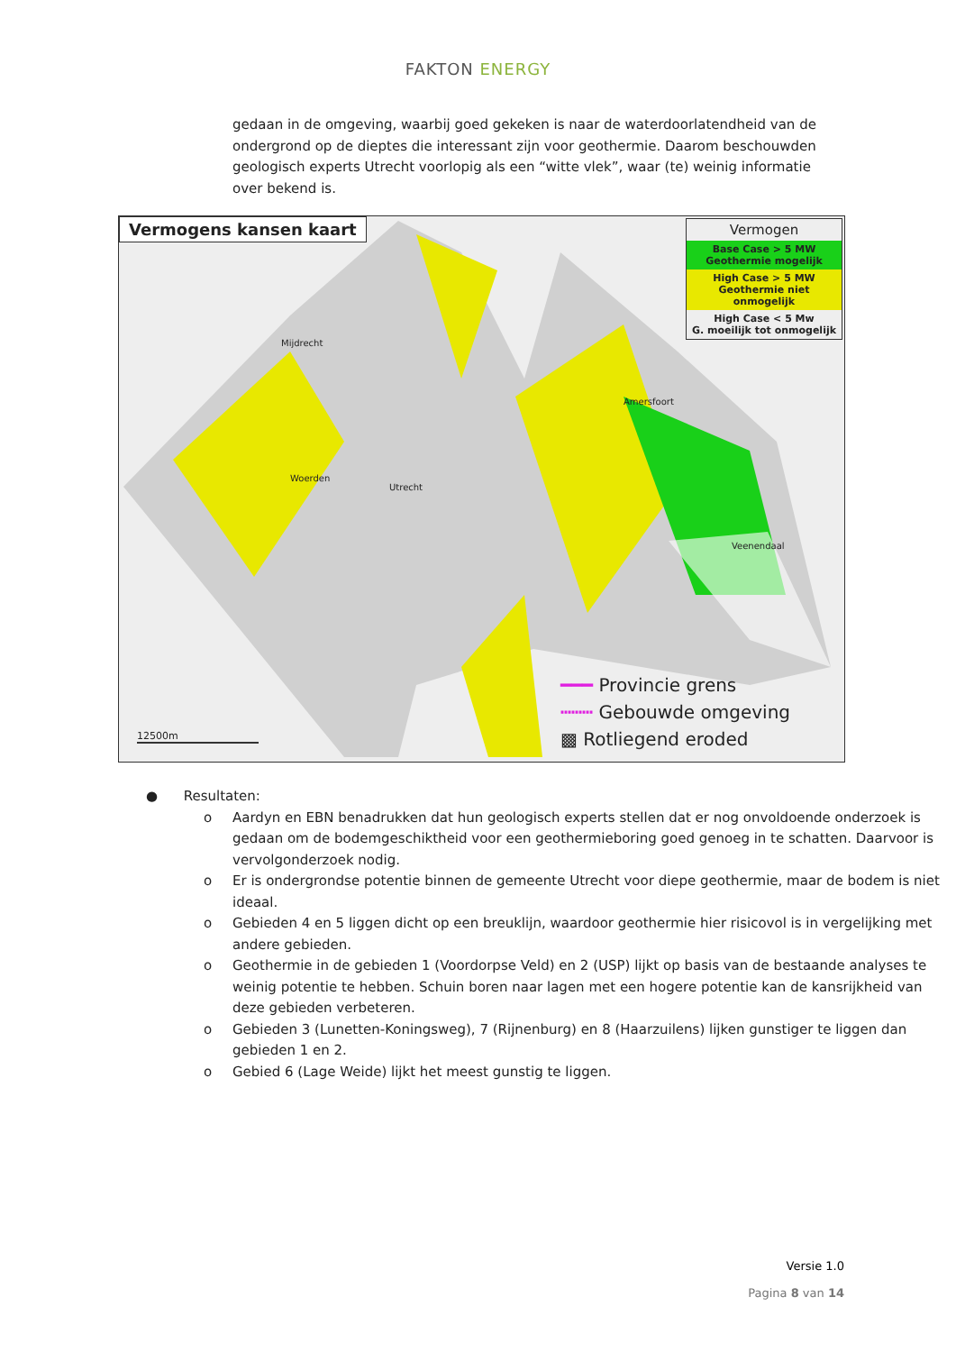FAKTON ENERGY
gedaan in de omgeving, waarbij goed gekeken is naar de waterdoorlatendheid van de ondergrond op de dieptes die interessant zijn voor geothermie. Daarom beschouwden geologisch experts Utrecht voorlopig als een “witte vlek”, waar (te) weinig informatie over bekend is.
Vermogens kansen kaart
Vermogen
Base Case > 5 MW
Geothermie mogelijk
High Case > 5 MW
Geothermie niet onmogelijk
High Case < 5 Mw
G. moeilijk tot onmogelijk
Mijdrecht
Utrecht
Woerden
Amersfoort
Veenendaal
━━━ Provincie grens
┅┅┅ Gebouwde omgeving
▩ Rotliegend eroded
12500m
● Resultaten:
o Aardyn en EBN benadrukken dat hun geologisch experts stellen dat er nog onvoldoende onderzoek is gedaan om de bodemgeschiktheid voor een geothermieboring goed genoeg in te schatten. Daarvoor is vervolgonderzoek nodig.
o Er is ondergrondse potentie binnen de gemeente Utrecht voor diepe geothermie, maar de bodem is niet ideaal.
o Gebieden 4 en 5 liggen dicht op een breuklijn, waardoor geothermie hier risicovol is in vergelijking met andere gebieden.
o Geothermie in de gebieden 1 (Voordorpse Veld) en 2 (USP) lijkt op basis van de bestaande analyses te weinig potentie te hebben. Schuin boren naar lagen met een hogere potentie kan de kansrijkheid van deze gebieden verbeteren.
o Gebieden 3 (Lunetten-Koningsweg), 7 (Rijnenburg) en 8 (Haarzuilens) lijken gunstiger te liggen dan gebieden 1 en 2.
o Gebied 6 (Lage Weide) lijkt het meest gunstig te liggen.
Versie 1.0
Pagina 8 van 14